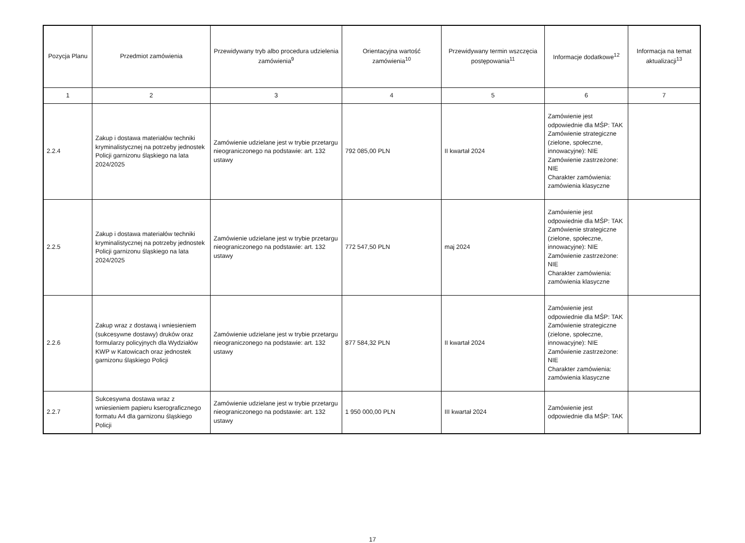| Pozycja Planu | Przedmiot zamówienia | Przewidywany tryb albo procedura udzielenia zamówienia<sup>9</sup> | Orientacyjna wartość zamówienia<sup>10</sup> | Przewidywany termin wszczęcia postępowania<sup>11</sup> | Informacje dodatkowe<sup>12</sup> | Informacja na temat aktualizacji<sup>13</sup> |
| --- | --- | --- | --- | --- | --- | --- |
| 1 | 2 | 3 | 4 | 5 | 6 | 7 |
| 2.2.4 | Zakup i dostawa materiałów techniki kryminalistycznej na potrzeby jednostek Policji garnizonu śląskiego na lata 2024/2025 | Zamówienie udzielane jest w trybie przetargu nieograniczonego na podstawie: art. 132 ustawy | 792 085,00 PLN | II kwartał 2024 | Zamówienie jest odpowiednie dla MŚP: TAK Zamówienie strategiczne (zielone, społeczne, innowacyjne): NIE Zamówienie zastrzeżone: NIE Charakter zamówienia: zamówienia klasyczne | |
| 2.2.5 | Zakup i dostawa materiałów techniki kryminalistycznej na potrzeby jednostek Policji garnizonu śląskiego na lata 2024/2025 | Zamówienie udzielane jest w trybie przetargu nieograniczonego na podstawie: art. 132 ustawy | 772 547,50 PLN | maj 2024 | Zamówienie jest odpowiednie dla MŚP: TAK Zamówienie strategiczne (zielone, społeczne, innowacyjne): NIE Zamówienie zastrzeżone: NIE Charakter zamówienia: zamówienia klasyczne | |
| 2.2.6 | Zakup wraz z dostawą i wniesieniem (sukcesywne dostawy) druków oraz formularzy policyjnych dla Wydziałów KWP w Katowicach oraz jednostek garnizonu śląskiego Policji | Zamówienie udzielane jest w trybie przetargu nieograniczonego na podstawie: art. 132 ustawy | 877 584,32 PLN | II kwartał 2024 | Zamówienie jest odpowiednie dla MŚP: TAK Zamówienie strategiczne (zielone, społeczne, innowacyjne): NIE Zamówienie zastrzeżone: NIE Charakter zamówienia: zamówienia klasyczne | |
| 2.2.7 | Sukcesywna dostawa wraz z wniesieniem papieru kserograficznego formatu A4 dla garnizonu śląskiego Policji | Zamówienie udzielane jest w trybie przetargu nieograniczonego na podstawie: art. 132 ustawy | 1 950 000,00 PLN | III kwartał 2024 | Zamówienie jest odpowiednie dla MŚP: TAK | |
17